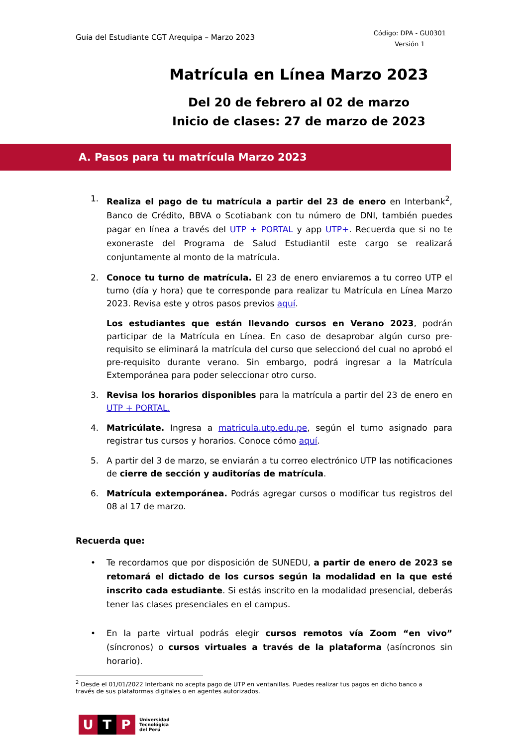Guía del Estudiante CGT Arequipa – Marzo 2023
Código: DPA - GU0301
Versión 1
Matrícula en Línea Marzo 2023
Del 20 de febrero al 02 de marzo
Inicio de clases: 27 de marzo de 2023
A. Pasos para tu matrícula Marzo 2023
1. Realiza el pago de tu matrícula a partir del 23 de enero en Interbank<sup>2</sup>, Banco de Crédito, BBVA o Scotiabank con tu número de DNI, también puedes pagar en línea a través del UTP + PORTAL y app UTP+. Recuerda que si no te exoneraste del Programa de Salud Estudiantil este cargo se realizará conjuntamente al monto de la matrícula.
2. Conoce tu turno de matrícula. El 23 de enero enviaremos a tu correo UTP el turno (día y hora) que te corresponde para realizar tu Matrícula en Línea Marzo 2023. Revisa este y otros pasos previos aquí.
Los estudiantes que están llevando cursos en Verano 2023, podrán participar de la Matrícula en Línea. En caso de desaprobar algún curso pre-requisito se eliminará la matrícula del curso que seleccionó del cual no aprobó el pre-requisito durante verano. Sin embargo, podrá ingresar a la Matrícula Extemporánea para poder seleccionar otro curso.
3. Revisa los horarios disponibles para la matrícula a partir del 23 de enero en UTP + PORTAL.
4. Matricúlate. Ingresa a matricula.utp.edu.pe, según el turno asignado para registrar tus cursos y horarios. Conoce cómo aquí.
5. A partir del 3 de marzo, se enviarán a tu correo electrónico UTP las notificaciones de cierre de sección y auditorías de matrícula.
6. Matrícula extemporánea. Podrás agregar cursos o modificar tus registros del 08 al 17 de marzo.
Recuerda que:
• Te recordamos que por disposición de SUNEDU, a partir de enero de 2023 se retomará el dictado de los cursos según la modalidad en la que esté inscrito cada estudiante. Si estás inscrito en la modalidad presencial, deberás tener las clases presenciales en el campus.
• En la parte virtual podrás elegir cursos remotos vía Zoom “en vivo” (síncronos) o cursos virtuales a través de la plataforma (asíncronos sin horario).
<sup>2</sup> Desde el 01/01/2022 Interbank no acepta pago de UTP en ventanillas. Puedes realizar tus pagos en dicho banco a través de sus plataformas digitales o en agentes autorizados.
U T P
Universidad
Tecnológica
del Perú